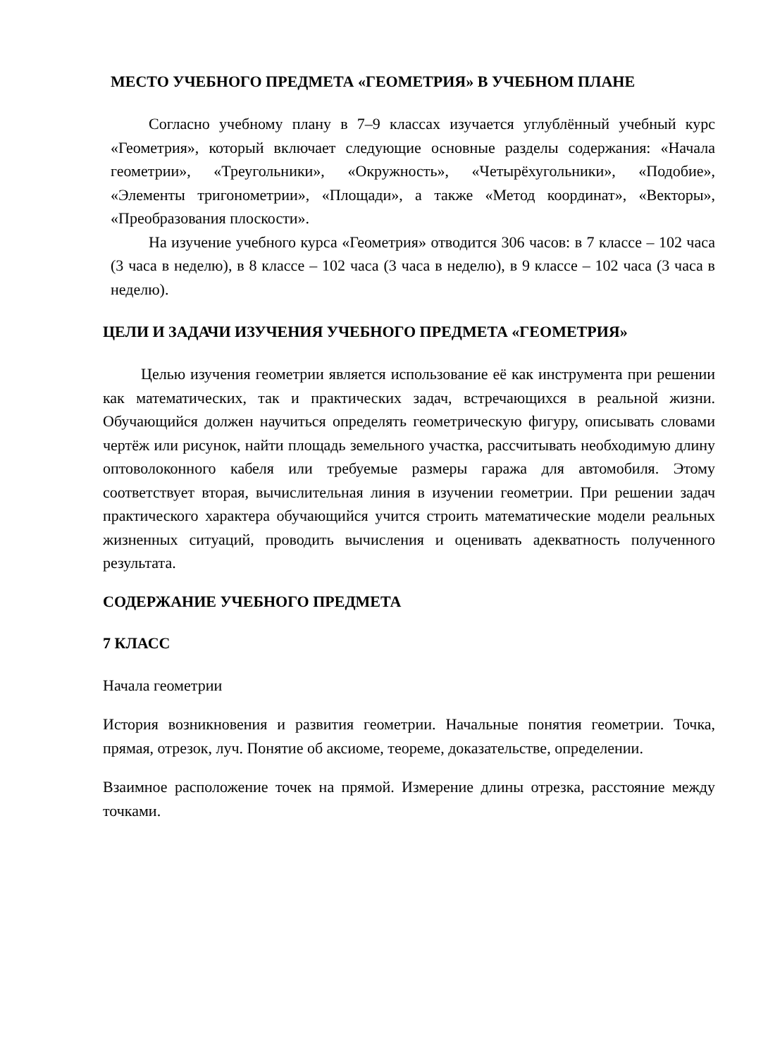МЕСТО УЧЕБНОГО ПРЕДМЕТА «ГЕОМЕТРИЯ» В УЧЕБНОМ ПЛАНЕ
Согласно учебному плану в 7–9 классах изучается углублённый учебный курс «Геометрия», который включает следующие основные разделы содержания: «Начала геометрии», «Треугольники», «Окружность», «Четырёхугольники», «Подобие», «Элементы тригонометрии», «Площади», а также «Метод координат», «Векторы», «Преобразования плоскости».
На изучение учебного курса «Геометрия» отводится 306 часов: в 7 классе – 102 часа (3 часа в неделю), в 8 классе – 102 часа (3 часа в неделю), в 9 классе – 102 часа (3 часа в неделю).
ЦЕЛИ И ЗАДАЧИ ИЗУЧЕНИЯ УЧЕБНОГО ПРЕДМЕТА «ГЕОМЕТРИЯ»
Целью изучения геометрии является использование её как инструмента при решении как математических, так и практических задач, встречающихся в реальной жизни. Обучающийся должен научиться определять геометрическую фигуру, описывать словами чертёж или рисунок, найти площадь земельного участка, рассчитывать необходимую длину оптоволоконного кабеля или требуемые размеры гаража для автомобиля. Этому соответствует вторая, вычислительная линия в изучении геометрии. При решении задач практического характера обучающийся учится строить математические модели реальных жизненных ситуаций, проводить вычисления и оценивать адекватность полученного результата.
СОДЕРЖАНИЕ УЧЕБНОГО ПРЕДМЕТА
7 КЛАСС
Начала геометрии
История возникновения и развития геометрии. Начальные понятия геометрии. Точка, прямая, отрезок, луч. Понятие об аксиоме, теореме, доказательстве, определении.
Взаимное расположение точек на прямой. Измерение длины отрезка, расстояние между точками.